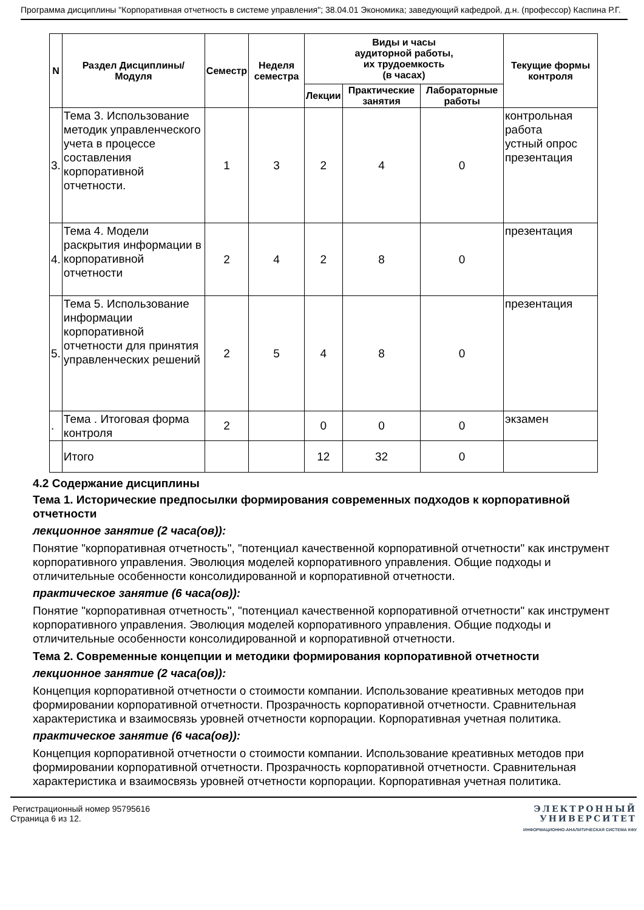Программа дисциплины "Корпоративная отчетность в системе управления"; 38.04.01 Экономика; заведующий кафедрой, д.н. (профессор) Каспина Р.Г.
| N | Раздел Дисциплины/ Модуля | Семестр | Неделя семестра | Виды и часы аудиторной работы, их трудоемкость (в часах) | | | Текущие формы контроля |
| --- | --- | --- | --- | --- | --- | --- | --- |
| | | | | Лекции | Практические занятия | Лабораторные работы | |
| 3. | Тема 3. Использование методик управленческого учета в процессе составления корпоративной отчетности. | 1 | 3 | 2 | 4 | 0 | контрольная работа устный опрос презентация |
| 4. | Тема 4. Модели раскрытия информации в корпоративной отчетности | 2 | 4 | 2 | 8 | 0 | презентация |
| 5. | Тема 5. Использование информации корпоративной отчетности для принятия управленческих решений | 2 | 5 | 4 | 8 | 0 | презентация |
| . | Тема . Итоговая форма контроля | 2 | | 0 | 0 | 0 | экзамен |
| | Итого | | | 12 | 32 | 0 | |
4.2 Содержание дисциплины
Тема 1. Исторические предпосылки формирования современных подходов к корпоративной отчетности
лекционное занятие (2 часа(ов)):
Понятие "корпоративная отчетность", "потенциал качественной корпоративной отчетности" как инструмент корпоративного управления. Эволюция моделей корпоративного управления. Общие подходы и отличительные особенности консолидированной и корпоративной отчетности.
практическое занятие (6 часа(ов)):
Понятие "корпоративная отчетность", "потенциал качественной корпоративной отчетности" как инструмент корпоративного управления. Эволюция моделей корпоративного управления. Общие подходы и отличительные особенности консолидированной и корпоративной отчетности.
Тема 2. Современные концепции и методики формирования корпоративной отчетности
лекционное занятие (2 часа(ов)):
Концепция корпоративной отчетности о стоимости компании. Использование креативных методов при формировании корпоративной отчетности. Прозрачность корпоративной отчетности. Сравнительная характеристика и взаимосвязь уровней отчетности корпорации. Корпоративная учетная политика.
практическое занятие (6 часа(ов)):
Концепция корпоративной отчетности о стоимости компании. Использование креативных методов при формировании корпоративной отчетности. Прозрачность корпоративной отчетности. Сравнительная характеристика и взаимосвязь уровней отчетности корпорации. Корпоративная учетная политика.
Регистрационный номер 95795616
Страница 6 из 12.
ЭЛЕКТРОННЫЙ
УНИВЕРСИТЕТ
ИНФОРМАЦИОННО-АНАЛИТИЧЕСКАЯ СИСТЕМА КФУ